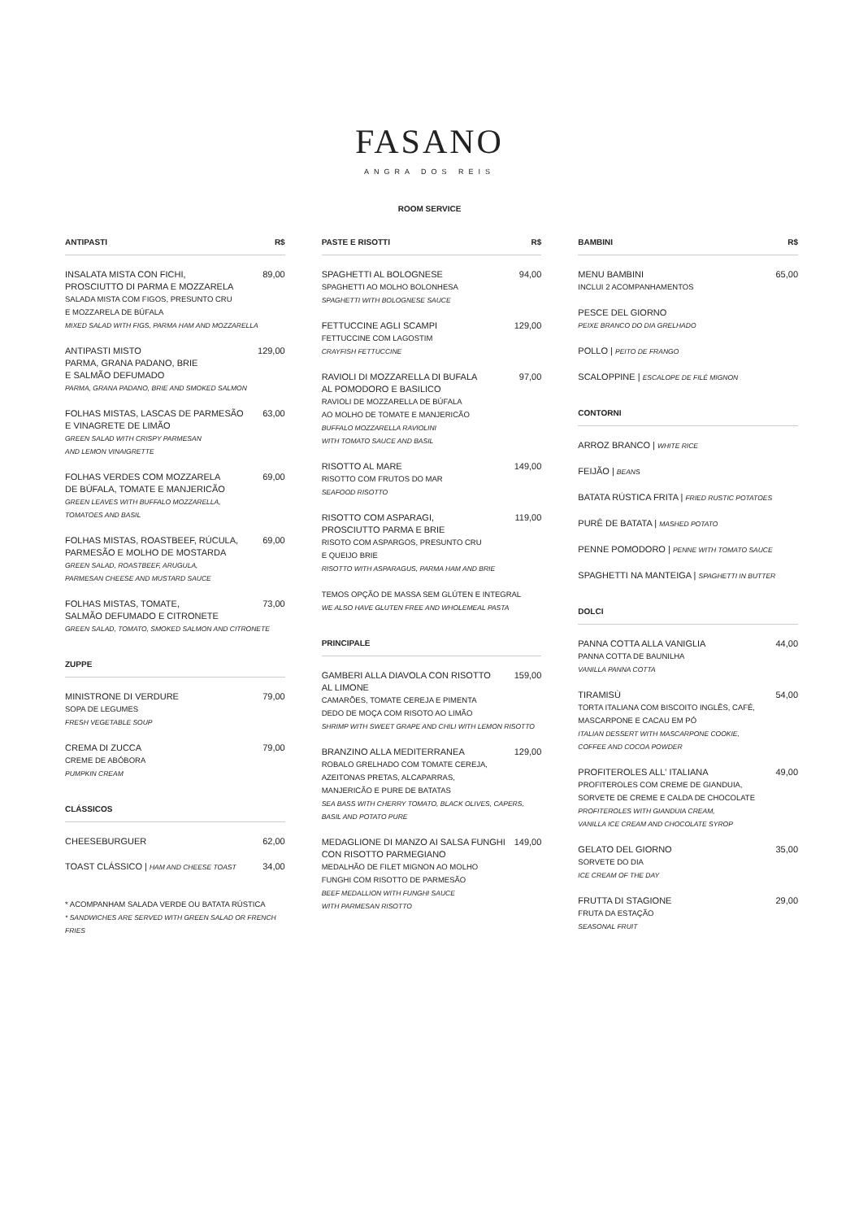FASANO
ANGRA DOS REIS
ROOM SERVICE
ANTIPASTI R$
INSALATA MISTA CON FICHI,
PROSCIUTTO DI PARMA E MOZZARELA 89,00
SALADA MISTA COM FIGOS, PRESUNTO CRU
E MOZZARELA DE BÚFALA
MIXED SALAD WITH FIGS, PARMA HAM AND MOZZARELLA
ANTIPASTI MISTO
PARMA, GRANA PADANO, BRIE
E SALMÃO DEFUMADO 129,00
PARMA, GRANA PADANO, BRIE AND SMOKED SALMON
FOLHAS MISTAS, LASCAS DE PARMESÃO
E VINAGRETE DE LIMÃO 63,00
GREEN SALAD WITH CRISPY PARMESAN
AND LEMON VINAIGRETTE
FOLHAS VERDES COM MOZZARELA
DE BÚFALA, TOMATE E MANJERICÃO 69,00
GREEN LEAVES WITH BUFFALO MOZZARELLA,
TOMATOES AND BASIL
FOLHAS MISTAS, ROASTBEEF, RÚCULA,
PARMESÃO E MOLHO DE MOSTARDA 69,00
GREEN SALAD, ROASTBEEF, ARUGULA,
PARMESAN CHEESE AND MUSTARD SAUCE
FOLHAS MISTAS, TOMATE,
SALMÃO DEFUMADO E CITRONETE 73,00
GREEN SALAD, TOMATO, SMOKED SALMON AND CITRONETE
ZUPPE
MINISTRONE DI VERDURE 79,00
SOPA DE LEGUMES
FRESH VEGETABLE SOUP
CREMA DI ZUCCA 79,00
CREME DE ABÓBORA
PUMPKIN CREAM
CLÁSSICOS
CHEESEBURGUER 62,00
TOAST CLÁSSICO | HAM AND CHEESE TOAST 34,00
* ACOMPANHAM SALADA VERDE OU BATATA RÚSTICA
* SANDWICHES ARE SERVED WITH GREEN SALAD OR FRENCH FRIES
PASTE E RISOTTI R$
SPAGHETTI AL BOLOGNESE 94,00
SPAGHETTI AO MOLHO BOLONHESA
SPAGHETTI WITH BOLOGNESE SAUCE
FETTUCCINE AGLI SCAMPI 129,00
FETTUCCINE COM LAGOSTIM
CRAYFISH FETTUCCINE
RAVIOLI DI MOZZARELLA DI BUFALA
AL POMODORO E BASILICO 97,00
RAVIOLI DE MOZZARELLA DE BÚFALA
AO MOLHO DE TOMATE E MANJERICÃO
BUFFALO MOZZARELLA RAVIOLINI
WITH TOMATO SAUCE AND BASIL
RISOTTO AL MARE 149,00
RISOTTO COM FRUTOS DO MAR
SEAFOOD RISOTTO
RISOTTO COM ASPARAGI,
PROSCIUTTO PARMA E BRIE 119,00
RISOTO COM ASPARGOS, PRESUNTO CRU
E QUEIJO BRIE
RISOTTO WITH ASPARAGUS, PARMA HAM AND BRIE
TEMOS OPÇÃO DE MASSA SEM GLÚTEN E INTEGRAL
WE ALSO HAVE GLUTEN FREE AND WHOLEMEAL PASTA
PRINCIPALE
GAMBERI ALLA DIAVOLA CON RISOTTO
AL LIMONE 159,00
CAMARÕES, TOMATE CEREJA E PIMENTA
DEDO DE MOÇA COM RISOTO AO LIMÃO
SHRIMP WITH SWEET GRAPE AND CHILI WITH LEMON RISOTTO
BRANZINO ALLA MEDITERRANEA 129,00
ROBALO GRELHADO COM TOMATE CEREJA,
AZEITONAS PRETAS, ALCAPARRAS,
MANJERICÃO E PURE DE BATATAS
SEA BASS WITH CHERRY TOMATO, BLACK OLIVES, CAPERS,
BASIL AND POTATO PURE
MEDAGLIONE DI MANZO AI SALSA FUNGHI
CON RISOTTO PARMEGIANO 149,00
MEDALHÃO DE FILET MIGNON AO MOLHO
FUNGHI COM RISOTTO DE PARMESÃO
BEEF MEDALLION WITH FUNGHI SAUCE
WITH PARMESAN RISOTTO
BAMBINI R$
MENU BAMBINI 65,00
INCLUI 2 ACOMPANHAMENTOS
PESCE DEL GIORNO
PEIXE BRANCO DO DIA GRELHADO
POLLO | PEITO DE FRANGO
SCALOPPINE | ESCALOPE DE FILÉ MIGNON
CONTORNI
ARROZ BRANCO | WHITE RICE
FEIJÃO | BEANS
BATATA RÚSTICA FRITA | FRIED RUSTIC POTATOES
PURÊ DE BATATA | MASHED POTATO
PENNE POMODORO | PENNE WITH TOMATO SAUCE
SPAGHETTI NA MANTEIGA | SPAGHETTI IN BUTTER
DOLCI
PANNA COTTA ALLA VANIGLIA 44,00
PANNA COTTA DE BAUNILHA
VANILLA PANNA COTTA
TIRAMISÙ 54,00
TORTA ITALIANA COM BISCOITO INGLÊS, CAFÉ,
MASCARPONE E CACAU EM PÓ
ITALIAN DESSERT WITH MASCARPONE COOKIE,
COFFEE AND COCOA POWDER
PROFITEROLES ALL' ITALIANA 49,00
PROFITEROLES COM CREME DE GIANDUIA,
SORVETE DE CREME E CALDA DE CHOCOLATE
PROFITEROLES WITH GIANDUIA CREAM,
VANILLA ICE CREAM AND CHOCOLATE SYROP
GELATO DEL GIORNO 35,00
SORVETE DO DIA
ICE CREAM OF THE DAY
FRUTTA DI STAGIONE 29,00
FRUTA DA ESTAÇÃO
SEASONAL FRUIT